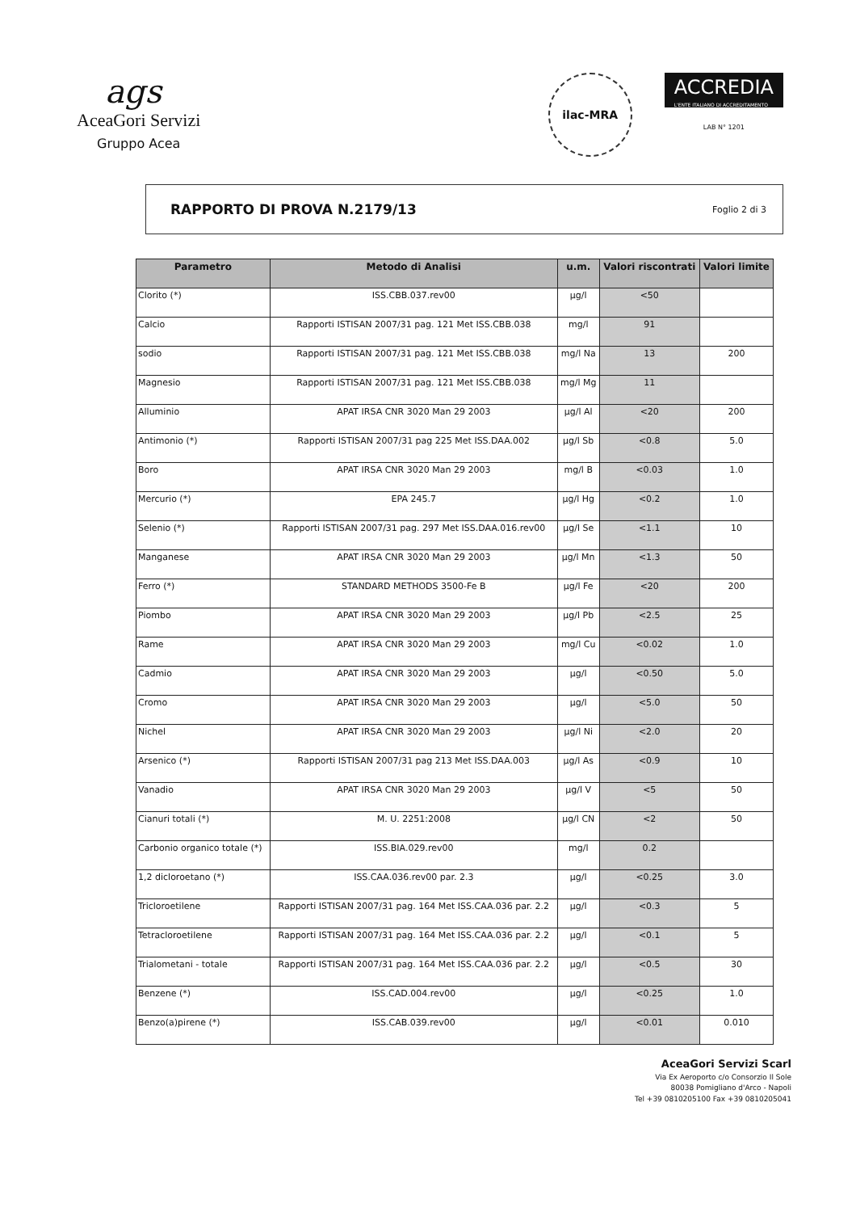ags
AceaGori Servizi
Gruppo Acea
ilac-MRA
ACCREDIA
L'ENTE ITALIANO DI ACCREDITAMENTO
LAB N° 1201
RAPPORTO DI PROVA N.2179/13 Foglio 2 di 3
| Parametro | Metodo di Analisi | u.m. | Valori riscontrati | Valori limite |
| --- | --- | --- | --- | --- |
| Clorito (*) | ISS.CBB.037.rev00 | µg/l | <50 | |
| Calcio | Rapporti ISTISAN 2007/31 pag. 121 Met ISS.CBB.038 | mg/l | 91 | |
| sodio | Rapporti ISTISAN 2007/31 pag. 121 Met ISS.CBB.038 | mg/l Na | 13 | 200 |
| Magnesio | Rapporti ISTISAN 2007/31 pag. 121 Met ISS.CBB.038 | mg/l Mg | 11 | |
| Alluminio | APAT IRSA CNR 3020 Man 29 2003 | µg/l Al | <20 | 200 |
| Antimonio (*) | Rapporti ISTISAN 2007/31 pag 225 Met ISS.DAA.002 | µg/l Sb | <0.8 | 5.0 |
| Boro | APAT IRSA CNR 3020 Man 29 2003 | mg/l B | <0.03 | 1.0 |
| Mercurio (*) | EPA 245.7 | µg/l Hg | <0.2 | 1.0 |
| Selenio (*) | Rapporti ISTISAN 2007/31 pag. 297 Met ISS.DAA.016.rev00 | µg/l Se | <1.1 | 10 |
| Manganese | APAT IRSA CNR 3020 Man 29 2003 | µg/l Mn | <1.3 | 50 |
| Ferro (*) | STANDARD METHODS 3500-Fe B | µg/l Fe | <20 | 200 |
| Piombo | APAT IRSA CNR 3020 Man 29 2003 | µg/l Pb | <2.5 | 25 |
| Rame | APAT IRSA CNR 3020 Man 29 2003 | mg/l Cu | <0.02 | 1.0 |
| Cadmio | APAT IRSA CNR 3020 Man 29 2003 | µg/l | <0.50 | 5.0 |
| Cromo | APAT IRSA CNR 3020 Man 29 2003 | µg/l | <5.0 | 50 |
| Nichel | APAT IRSA CNR 3020 Man 29 2003 | µg/l Ni | <2.0 | 20 |
| Arsenico (*) | Rapporti ISTISAN 2007/31 pag 213 Met ISS.DAA.003 | µg/l As | <0.9 | 10 |
| Vanadio | APAT IRSA CNR 3020 Man 29 2003 | µg/l V | <5 | 50 |
| Cianuri totali (*) | M. U. 2251:2008 | µg/l CN | <2 | 50 |
| Carbonio organico totale (*) | ISS.BIA.029.rev00 | mg/l | 0.2 | |
| 1,2 dicloroetano (*) | ISS.CAA.036.rev00 par. 2.3 | µg/l | <0.25 | 3.0 |
| Tricloroetilene | Rapporti ISTISAN 2007/31 pag. 164 Met ISS.CAA.036 par. 2.2 | µg/l | <0.3 | 5 |
| Tetracloroetilene | Rapporti ISTISAN 2007/31 pag. 164 Met ISS.CAA.036 par. 2.2 | µg/l | <0.1 | 5 |
| Trialometani - totale | Rapporti ISTISAN 2007/31 pag. 164 Met ISS.CAA.036 par. 2.2 | µg/l | <0.5 | 30 |
| Benzene (*) | ISS.CAD.004.rev00 | µg/l | <0.25 | 1.0 |
| Benzo(a)pirene (*) | ISS.CAB.039.rev00 | µg/l | <0.01 | 0.010 |
AceaGori Servizi Scarl
Via Ex Aeroporto c/o Consorzio Il Sole
80038 Pomigliano d'Arco - Napoli
Tel +39 0810205100 Fax +39 0810205041